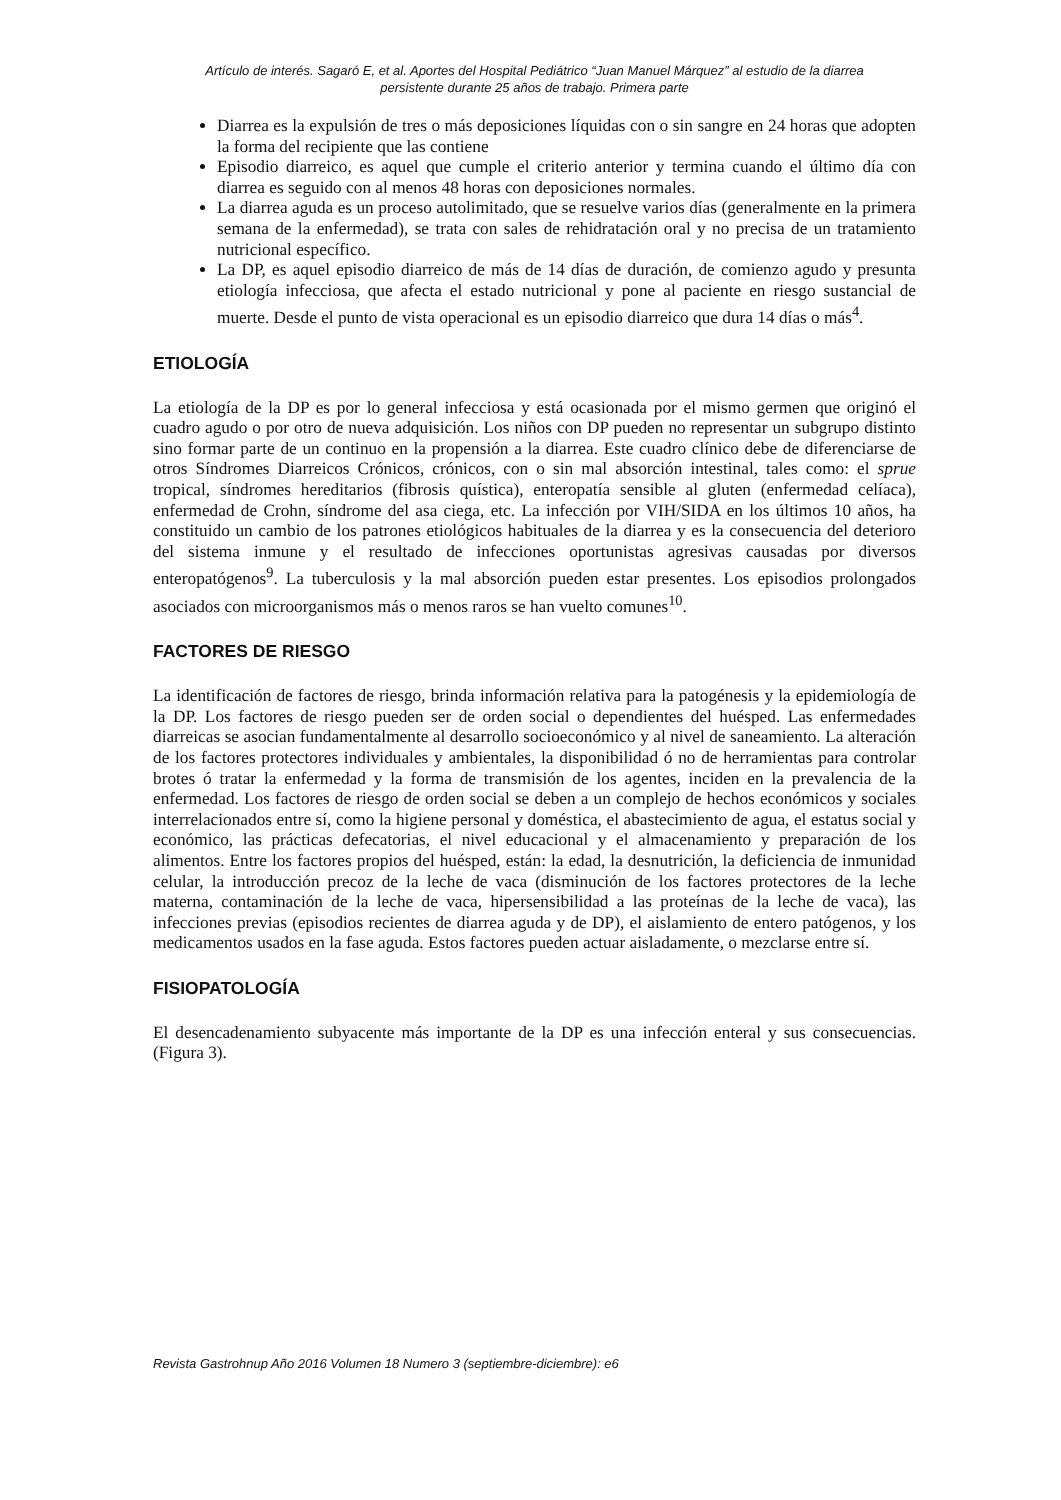Artículo de interés. Sagaró E, et al. Aportes del Hospital Pediátrico “Juan Manuel Márquez” al estudio de la diarrea
persistente durante 25 años de trabajo. Primera parte
Diarrea es la expulsión de tres o más deposiciones líquidas con o sin sangre en 24 horas que adopten la forma del recipiente que las contiene
Episodio diarreico, es aquel que cumple el criterio anterior y termina cuando el último día con diarrea es seguido con al menos 48 horas con deposiciones normales.
La diarrea aguda es un proceso autolimitado, que se resuelve varios días (generalmente en la primera semana de la enfermedad), se trata con sales de rehidratación oral y no precisa de un tratamiento nutricional específico.
La DP, es aquel episodio diarreico de más de 14 días de duración, de comienzo agudo y presunta etiología infecciosa, que afecta el estado nutricional y pone al paciente en riesgo sustancial de muerte. Desde el punto de vista operacional es un episodio diarreico que dura 14 días o más<sup>4</sup>.
ETIOLOGÍA
La etiología de la DP es por lo general infecciosa y está ocasionada por el mismo germen que originó el cuadro agudo o por otro de nueva adquisición. Los niños con DP pueden no representar un subgrupo distinto sino formar parte de un continuo en la propensión a la diarrea. Este cuadro clínico debe de diferenciarse de otros Síndromes Diarreicos Crónicos, crónicos, con o sin mal absorción intestinal, tales como: el sprue tropical, síndromes hereditarios (fibrosis quística), enteropatía sensible al gluten (enfermedad celíaca), enfermedad de Crohn, síndrome del asa ciega, etc. La infección por VIH/SIDA en los últimos 10 años, ha constituido un cambio de los patrones etiológicos habituales de la diarrea y es la consecuencia del deterioro del sistema inmune y el resultado de infecciones oportunistas agresivas causadas por diversos enteropatógenos<sup>9</sup>. La tuberculosis y la mal absorción pueden estar presentes. Los episodios prolongados asociados con microorganismos más o menos raros se han vuelto comunes<sup>10</sup>.
FACTORES DE RIESGO
La identificación de factores de riesgo, brinda información relativa para la patogénesis y la epidemiología de la DP. Los factores de riesgo pueden ser de orden social o dependientes del huésped. Las enfermedades diarreicas se asocian fundamentalmente al desarrollo socioeconómico y al nivel de saneamiento. La alteración de los factores protectores individuales y ambientales, la disponibilidad ó no de herramientas para controlar brotes ó tratar la enfermedad y la forma de transmisión de los agentes, inciden en la prevalencia de la enfermedad. Los factores de riesgo de orden social se deben a un complejo de hechos económicos y sociales interrelacionados entre sí, como la higiene personal y doméstica, el abastecimiento de agua, el estatus social y económico, las prácticas defecatorias, el nivel educacional y el almacenamiento y preparación de los alimentos. Entre los factores propios del huésped, están: la edad, la desnutrición, la deficiencia de inmunidad celular, la introducción precoz de la leche de vaca (disminución de los factores protectores de la leche materna, contaminación de la leche de vaca, hipersensibilidad a las proteínas de la leche de vaca), las infecciones previas (episodios recientes de diarrea aguda y de DP), el aislamiento de entero patógenos, y los medicamentos usados en la fase aguda. Estos factores pueden actuar aisladamente, o mezclarse entre sí.
FISIOPATOLOGÍA
El desencadenamiento subyacente más importante de la DP es una infección enteral y sus consecuencias. (Figura 3).
Revista Gastrohnup Año 2016 Volumen 18 Numero 3 (septiembre-diciembre): e6